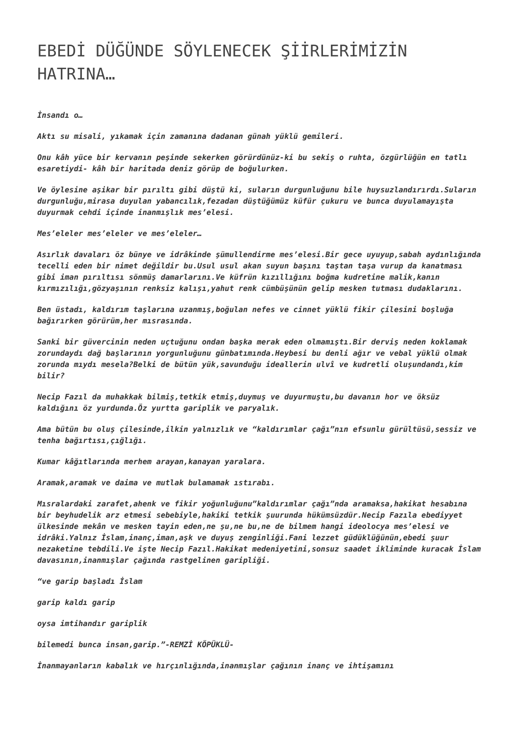EBEDİ DÜĞÜNDE SÖYLENECEK ŞİİRLERİMİZİN HATRINA…
İnsandı o…
Aktı su misali, yıkamak için zamanına dadanan günah yüklü gemileri.
Onu kâh yüce bir kervanın peşinde sekerken görürdünüz-ki bu sekiş o ruhta, özgürlüğün en tatlı esaretiydi- kâh bir haritada deniz görüp de boğulurken.
Ve öylesine aşikar bir pırıltı gibi düştü ki, suların durgunluğunu bile huysuzlandırırdı.Suların durgunluğu,mirasa duyulan yabancılık,fezadan düştüğümüz küfür çukuru ve bunca duyulamayışta duyurmak cehdi içinde inanmışlık mes’elesi.
Mes’eleler mes’eleler ve mes’eleler…
Asırlık davaları öz bünye ve idrâkinde şümullendirme mes’elesi.Bir gece uyuyup,sabah aydınlığında tecelli eden bir nimet değildir bu.Usul usul akan suyun başını taştan taşa vurup da kanatması gibi iman pırıltısı sönmüş damarlarını.Ve küfrün kızıllığını boğma kudretine malik,kanın kırmızılığı,gözyaşının renksiz kalışı,yahut renk cümbüşünün gelip mesken tutması dudaklarını.
Ben üstadı, kaldırım taşlarına uzanmış,boğulan nefes ve cinnet yüklü fikir çilesini boşluğa bağırırken görürüm,her mısrasında.
Sanki bir güvercinin neden uçtuğunu ondan başka merak eden olmamıştı.Bir derviş neden koklamak zorundaydı dağ başlarının yorgunluğunu günbatımında.Heybesi bu denli ağır ve vebal yüklü olmak zorunda mıydı mesela?Belki de bütün yük,savunduğu ideallerin ulvî ve kudretli oluşundandı,kim bilir?
Necip Fazıl da muhakkak bilmiş,tetkik etmiş,duymuş ve duyurmuştu,bu davanın hor ve öksüz kaldığını öz yurdunda.Öz yurtta gariplik ve paryalık.
Ama bütün bu oluş çilesinde,ilkin yalnızlık ve “kaldırımlar çağı”nın efsunlu gürültüsü,sessiz ve tenha bağırtısı,çığlığı.
Kumar kâğıtlarında merhem arayan,kanayan yaralara.
Aramak,aramak ve daima ve mutlak bulamamak ıstırabı.
Mısralardaki zarafet,ahenk ve fikir yoğunluğunu”kaldırımlar çağı”nda aramaksa,hakikat hesabına bir beyhudelik arz etmesi sebebiyle,hakiki tetkik şuurunda hükümsüzdür.Necip Fazıla ebediyyet ülkesinde mekân ve mesken tayin eden,ne şu,ne bu,ne de bilmem hangi ideolocya mes’elesi ve idrâki.Yalnız İslam,inanç,iman,aşk ve duyuş zenginliği.Fani lezzet güdüklüğünün,ebedi şuur nezaketine tebdili.Ve işte Necip Fazıl.Hakikat medeniyetini,sonsuz saadet ikliminde kuracak İslam davasının,inanmışlar çağında rastgelinen garipliği.
“ve garip başladı İslam
garip kaldı garip
oysa imtihandır gariplik
bilemedi bunca insan,garip.”-REMZİ KÖPÜKLÜ-
İnanmayanların kabalık ve hırçınlığında,inanmışlar çağının inanç ve ihtişamını